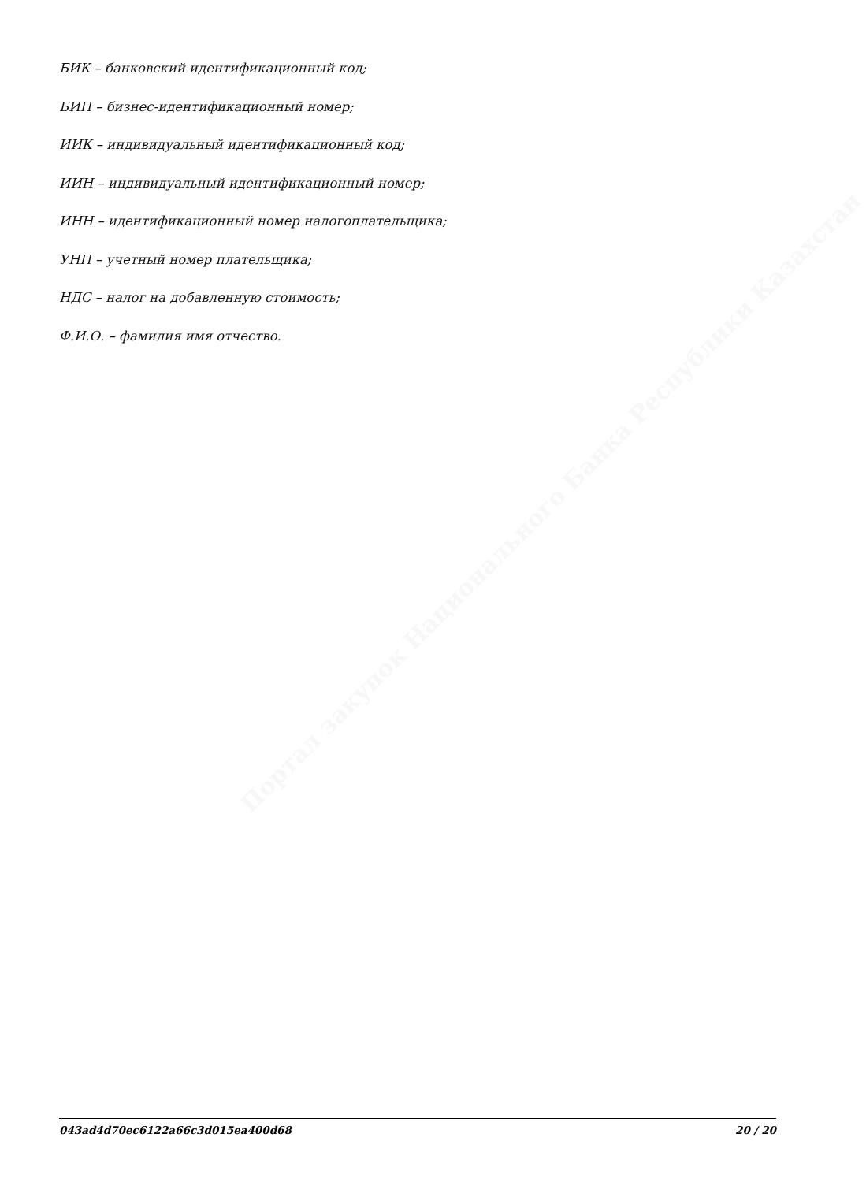Портал закупок Национального Банка Республики Казахстан
БИК – банковский идентификационный код;
БИН – бизнес-идентификационный номер;
ИИК – индивидуальный идентификационный код;
ИИН – индивидуальный идентификационный номер;
ИНН – идентификационный номер налогоплательщика;
УНП – учетный номер плательщика;
НДС – налог на добавленную стоимость;
Ф.И.О. – фамилия имя отчество.
043ad4d70ec6122a66c3d015ea400d68 20 / 20